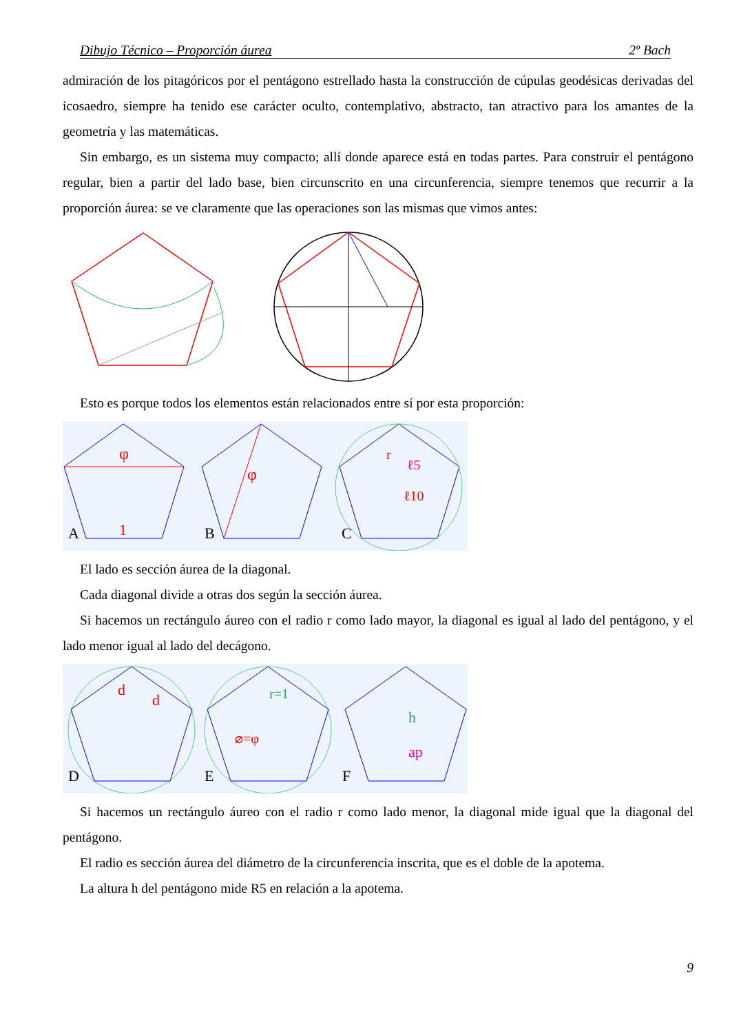Dibujo Técnico – Proporción áurea 2º Bach
admiración de los pitagóricos por el pentágono estrellado hasta la construcción de cúpulas geodésicas derivadas del icosaedro, siempre ha tenido ese carácter oculto, contemplativo, abstracto, tan atractivo para los amantes de la geometría y las matemáticas.
Sin embargo, es un sistema muy compacto; allí donde aparece está en todas partes. Para construir el pentágono regular, bien a partir del lado base, bien circunscrito en una circunferencia, siempre tenemos que recurrir a la proporción áurea: se ve claramente que las operaciones son las mismas que vimos antes:
Esto es porque todos los elementos están relacionados entre sí por esta proporción:
φ
A
1
φ
B
C
r
ℓ5
ℓ10
El lado es sección áurea de la diagonal.
Cada diagonal divide a otras dos según la sección áurea.
Si hacemos un rectángulo áureo con el radio r como lado mayor, la diagonal es igual al lado del pentágono, y el lado menor igual al lado del decágono.
D
d
d
E
r=1
⌀=φ
F
h
ap
Si hacemos un rectángulo áureo con el radio r como lado menor, la diagonal mide igual que la diagonal del pentágono.
El radio es sección áurea del diámetro de la circunferencia inscrita, que es el doble de la apotema.
La altura h del pentágono mide R5 en relación a la apotema.
9